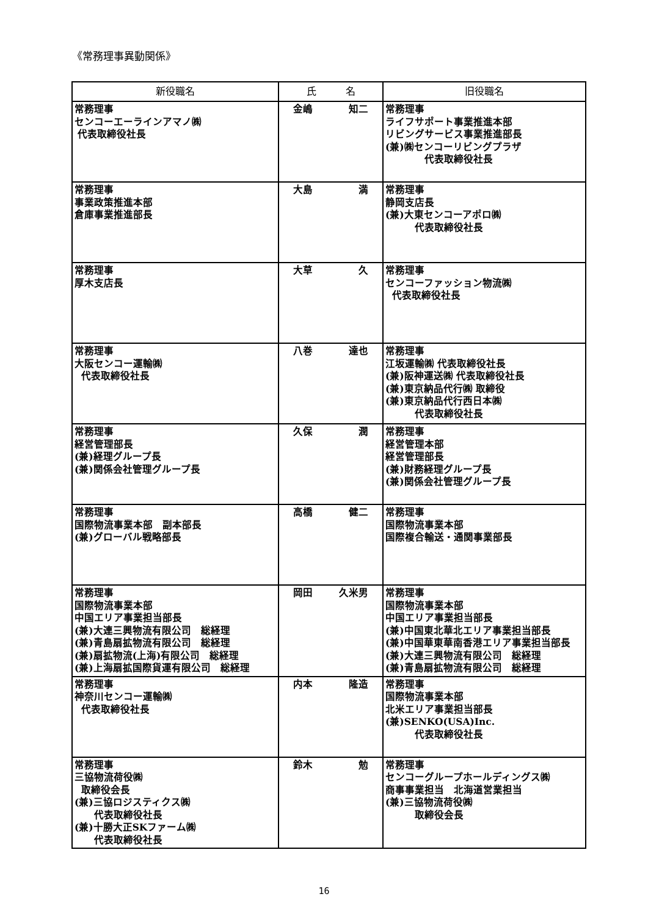《常務理事異動関係》
| 新役職名 | 氏 名 | 旧役職名 |
| --- | --- | --- |
| 常務理事 センコーエーラインアマノ㈱ 代表取締役社長 | 金嶋 知二 | 常務理事 ライフサポート事業推進本部 リビングサービス事業推進部長 (兼)㈱センコーリビングプラザ 代表取締役社長 |
| 常務理事 事業政策推進本部 倉庫事業推進部長 | 大島 満 | 常務理事 静岡支店長 (兼)大東センコーアポロ㈱ 代表取締役社長 |
| 常務理事 厚木支店長 | 大草 久 | 常務理事 センコーファッション物流㈱ 代表取締役社長 |
| 常務理事 大阪センコー運輸㈱ 代表取締役社長 | 八巻 達也 | 常務理事 江坂運輸㈱ 代表取締役社長 (兼)阪神運送㈱ 代表取締役社長 (兼)東京納品代行㈱ 取締役 (兼)東京納品代行西日本㈱ 代表取締役社長 |
| 常務理事 経営管理部長 (兼)経理グループ長 (兼)関係会社管理グループ長 | 久保 潤 | 常務理事 経営管理本部 経営管理部長 (兼)財務経理グループ長 (兼)関係会社管理グループ長 |
| 常務理事 国際物流事業本部 副本部長 (兼)グローバル戦略部長 | 高橋 健二 | 常務理事 国際物流事業本部 国際複合輸送・通関事業部長 |
| 常務理事 国際物流事業本部 中国エリア事業担当部長 (兼)大連三興物流有限公司 総経理 (兼)青島扇拡物流有限公司 総経理 (兼)扇拡物流(上海)有限公司 総経理 (兼)上海扇拡国際貨運有限公司 総経理 | 岡田 久米男 | 常務理事 国際物流事業本部 中国エリア事業担当部長 (兼)中国東北華北エリア事業担当部長 (兼)中国華東華南香港エリア事業担当部長 (兼)大連三興物流有限公司 総経理 (兼)青島扇拡物流有限公司 総経理 |
| 常務理事 神奈川センコー運輸㈱ 代表取締役社長 | 内本 隆造 | 常務理事 国際物流事業本部 北米エリア事業担当部長 (兼)SENKO(USA)Inc. 代表取締役社長 |
| 常務理事 三協物流荷役㈱ 取締役会長 (兼)三協ロジスティクス㈱ 代表取締役社長 (兼)十勝大正SKファーム㈱ 代表取締役社長 | 鈴木 勉 | 常務理事 センコーグループホールディングス㈱ 商事事業担当 北海道営業担当 (兼)三協物流荷役㈱ 取締役会長 |
16